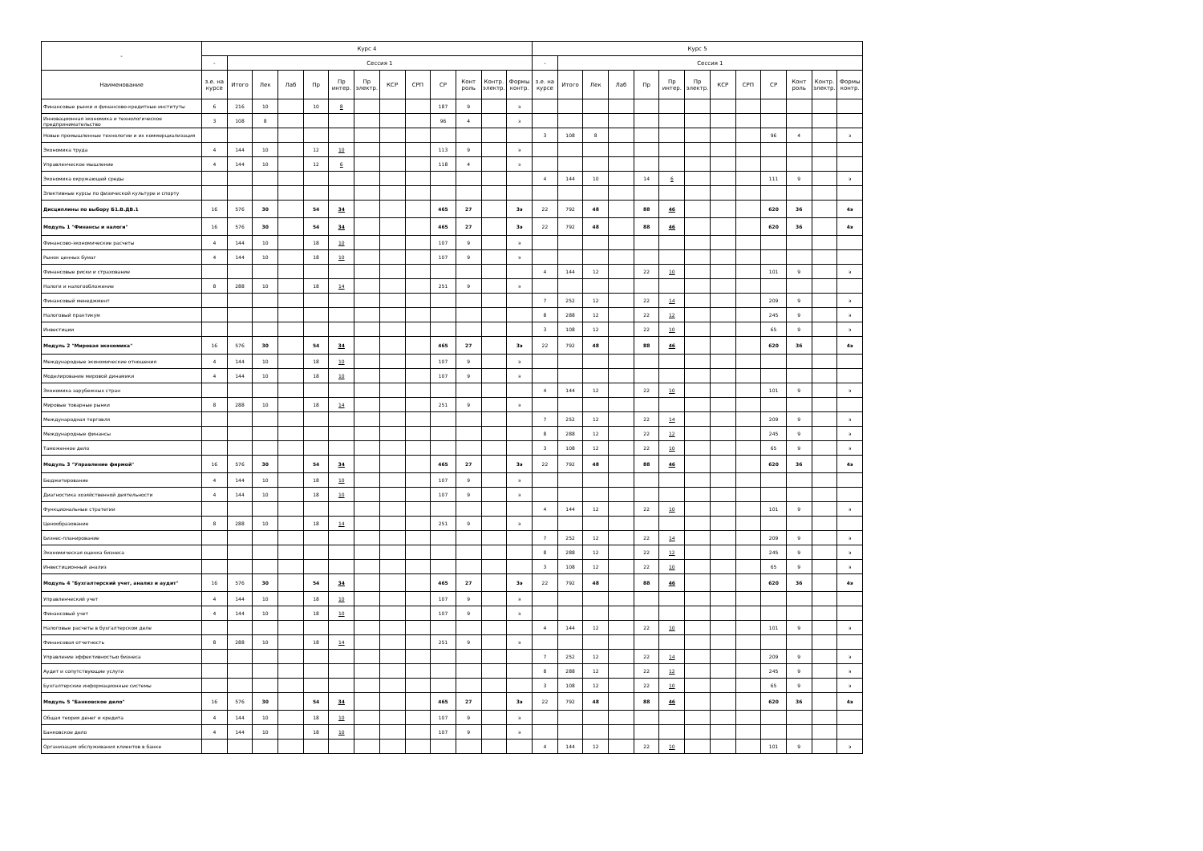| - | Курс 4 | | | | | | | | | | | | | Курс 5 | | | | | | | | | | | | |
| --- | --- | --- | --- | --- | --- | --- | --- | --- | --- | --- | --- | --- | --- | --- | --- | --- | --- | --- | --- | --- | --- | --- | --- | --- | --- | --- |
| | - | Сессия 1 | | | | | | | | | | | | - | Сессия 1 | | | | | | | | | | | |
| Наименование | з.е. на курсе | Итого | Лек | Лаб | Пр | Пр интер. | Пр электр. | КСР | СРП | СР | Конт роль | Контр. электр. | Формы контр. | з.е. на курсе | Итого | Лек | Лаб | Пр | Пр интер. | Пр электр. | КСР | СРП | СР | Конт роль | Контр. электр. | Формы контр. |
| Финансовые рынки и финансово-кредитные институты | 6 | 216 | 10 | | 10 | 8 | | | | 187 | 9 | | э | | | | | | | | | | | | | |
| Инновационная экономика и технологическое предпринимательство | 3 | 108 | 8 | | | | | | | 96 | 4 | | з | | | | | | | | | | | | | |
| Новые промышленные технологии и их коммерциализация | | | | | | | | | | | | | | 3 | 108 | 8 | | | | | | | 96 | 4 | | з |
| Экономика труда | 4 | 144 | 10 | | 12 | 10 | | | | 113 | 9 | | э | | | | | | | | | | | | | |
| Управленческое мышление | 4 | 144 | 10 | | 12 | 6 | | | | 118 | 4 | | з | | | | | | | | | | | | | |
| Экономика окружающей среды | | | | | | | | | | | | | | 4 | 144 | 10 | | 14 | 6 | | | | 111 | 9 | | э |
| Элективные курсы по физической культуре и спорту | | | | | | | | | | | | | | | | | | | | | | | | | | |
| Дисциплины по выбору Б1.В.ДВ.1 | 16 | 576 | 30 | | 54 | 34 | | | | 465 | 27 | | 3э | 22 | 792 | 48 | | 88 | 46 | | | | 620 | 36 | | 4э |
| Модуль 1 "Финансы и налоги" | 16 | 576 | 30 | | 54 | 34 | | | | 465 | 27 | | 3э | 22 | 792 | 48 | | 88 | 46 | | | | 620 | 36 | | 4э |
| Финансово-экономические расчеты | 4 | 144 | 10 | | 18 | 10 | | | | 107 | 9 | | э | | | | | | | | | | | | | |
| Рынок ценных бумаг | 4 | 144 | 10 | | 18 | 10 | | | | 107 | 9 | | э | | | | | | | | | | | | | |
| Финансовые риски и страхование | | | | | | | | | | | | | | 4 | 144 | 12 | | 22 | 10 | | | | 101 | 9 | | э |
| Налоги и налогообложение | 8 | 288 | 10 | | 18 | 14 | | | | 251 | 9 | | э | | | | | | | | | | | | | |
| Финансовый менеджмент | | | | | | | | | | | | | | 7 | 252 | 12 | | 22 | 14 | | | | 209 | 9 | | э |
| Налоговый практикум | | | | | | | | | | | | | | 8 | 288 | 12 | | 22 | 12 | | | | 245 | 9 | | э |
| Инвестиции | | | | | | | | | | | | | | 3 | 108 | 12 | | 22 | 10 | | | | 65 | 9 | | э |
| Модуль 2 "Мировая экономика" | 16 | 576 | 30 | | 54 | 34 | | | | 465 | 27 | | 3э | 22 | 792 | 48 | | 88 | 46 | | | | 620 | 36 | | 4э |
| Международные экономические отношения | 4 | 144 | 10 | | 18 | 10 | | | | 107 | 9 | | э | | | | | | | | | | | | | |
| Моделирование мировой динамики | 4 | 144 | 10 | | 18 | 10 | | | | 107 | 9 | | э | | | | | | | | | | | | | |
| Экономика зарубежных стран | | | | | | | | | | | | | | 4 | 144 | 12 | | 22 | 10 | | | | 101 | 9 | | э |
| Мировые товарные рынки | 8 | 288 | 10 | | 18 | 14 | | | | 251 | 9 | | э | | | | | | | | | | | | | |
| Международная торговля | | | | | | | | | | | | | | 7 | 252 | 12 | | 22 | 14 | | | | 209 | 9 | | э |
| Международные финансы | | | | | | | | | | | | | | 8 | 288 | 12 | | 22 | 12 | | | | 245 | 9 | | э |
| Таможенное дело | | | | | | | | | | | | | | 3 | 108 | 12 | | 22 | 10 | | | | 65 | 9 | | э |
| Модуль 3 "Управление фирмой" | 16 | 576 | 30 | | 54 | 34 | | | | 465 | 27 | | 3э | 22 | 792 | 48 | | 88 | 46 | | | | 620 | 36 | | 4э |
| Бюджетирование | 4 | 144 | 10 | | 18 | 10 | | | | 107 | 9 | | э | | | | | | | | | | | | | |
| Диагностика хозяйственной деятельности | 4 | 144 | 10 | | 18 | 10 | | | | 107 | 9 | | э | | | | | | | | | | | | | |
| Функциональные стратегии | | | | | | | | | | | | | | 4 | 144 | 12 | | 22 | 10 | | | | 101 | 9 | | э |
| Ценообразование | 8 | 288 | 10 | | 18 | 14 | | | | 251 | 9 | | э | | | | | | | | | | | | | |
| Бизнес-планирование | | | | | | | | | | | | | | 7 | 252 | 12 | | 22 | 14 | | | | 209 | 9 | | э |
| Экономическая оценка бизнеса | | | | | | | | | | | | | | 8 | 288 | 12 | | 22 | 12 | | | | 245 | 9 | | э |
| Инвестиционный анализ | | | | | | | | | | | | | | 3 | 108 | 12 | | 22 | 10 | | | | 65 | 9 | | э |
| Модуль 4 "Бухгалтерский учет, анализ и аудит" | 16 | 576 | 30 | | 54 | 34 | | | | 465 | 27 | | 3э | 22 | 792 | 48 | | 88 | 46 | | | | 620 | 36 | | 4э |
| Управленческий учет | 4 | 144 | 10 | | 18 | 10 | | | | 107 | 9 | | э | | | | | | | | | | | | | |
| Финансовый учет | 4 | 144 | 10 | | 18 | 10 | | | | 107 | 9 | | э | | | | | | | | | | | | | |
| Налоговые расчеты в бухгалтерском деле | | | | | | | | | | | | | | 4 | 144 | 12 | | 22 | 10 | | | | 101 | 9 | | э |
| Финансовая отчетность | 8 | 288 | 10 | | 18 | 14 | | | | 251 | 9 | | э | | | | | | | | | | | | | |
| Управление эффективностью бизнеса | | | | | | | | | | | | | | 7 | 252 | 12 | | 22 | 14 | | | | 209 | 9 | | э |
| Аудит и сопутствующие услуги | | | | | | | | | | | | | | 8 | 288 | 12 | | 22 | 12 | | | | 245 | 9 | | э |
| Бухгалтерские информационные системы | | | | | | | | | | | | | | 3 | 108 | 12 | | 22 | 10 | | | | 65 | 9 | | э |
| Модуль 5 "Банковское дело" | 16 | 576 | 30 | | 54 | 34 | | | | 465 | 27 | | 3э | 22 | 792 | 48 | | 88 | 46 | | | | 620 | 36 | | 4э |
| Общая теория денег и кредита | 4 | 144 | 10 | | 18 | 10 | | | | 107 | 9 | | э | | | | | | | | | | | | | |
| Банковское дело | 4 | 144 | 10 | | 18 | 10 | | | | 107 | 9 | | э | | | | | | | | | | | | | |
| Организация обслуживания клиентов в банке | | | | | | | | | | | | | | 4 | 144 | 12 | | 22 | 10 | | | | 101 | 9 | | э |